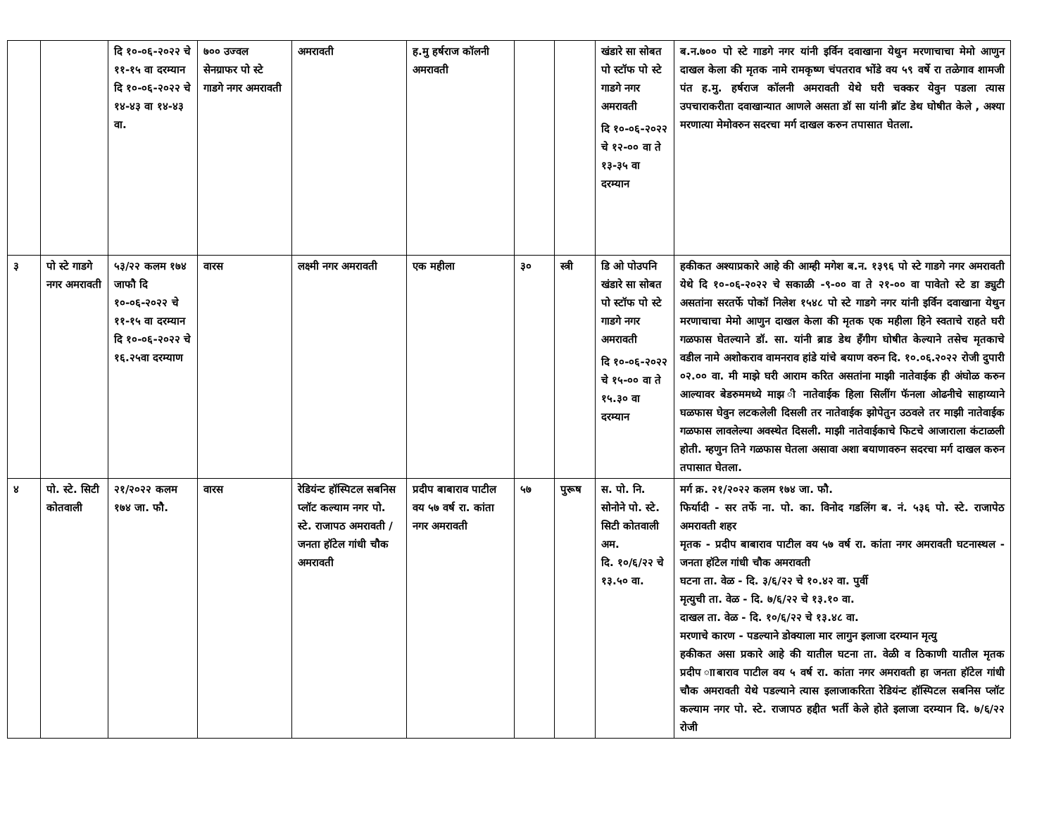| | | दि १०-०६-२०२२ चे ११-१५ वा दरम्यान दि १०-०६-२०२२ चे १४-४३ वा १४-४३ वा. | ७०० उज्वल सेनग्राफर पो स्टे गाडगे नगर अमरावती | अमरावती | ह.मु हर्षराज कॉलनी अमरावती | | | खंडारे सा सोबत पो स्टॉफ पो स्टे गाडगे नगर अमरावती दि १०-०६-२०२२ चे १२-०० वा ते १३-३५ वा दरम्यान | ब.न.७०० पो स्टे गाडगे नगर यांनी इर्विन दवाखाना येथुन मरणाचाचा मेमो आणुन दाखल केला की मृतक नामे रामकृष्ण चंपतराव भोंडे वय ५९ वर्षे रा तळेगाव शामजी पंत ह.मु. हर्षराज कॉलनी अमरावती येथे घरी चक्कर येवुन पडला त्यास उपचाराकरीता दवाखान्यात आणले असता डॉ सा यांनी ब्रॉट डेथ घोषीत केले , अश्या मरणात्या मेमोवरुन सदरचा मर्ग दाखल करुन तपासात घेतला. |
| ३ | पो स्टे गाडगे नगर अमरावती | ५३/२२ कलम १७४ जाफौ दि १०-०६-२०२२ चे ११-१५ वा दरम्यान दि १०-०६-२०२२ चे १६.२५वा दरम्याण | वारस | लक्ष्मी नगर अमरावती | एक महीला | ३० | स्त्री | डि ओ पोउपनि खंडारे सा सोबत पो स्टॉफ पो स्टे गाडगे नगर अमरावती दि १०-०६-२०२२ चे १५-०० वा ते १५.३० वा दरम्यान | हकीकत अश्याप्रकारे आहे की आम्ही मगेश ब.न. १३९६ पो स्टे गाडगे नगर अमरावती येथे दि १०-०६-२०२२ चे सकाळी -९-०० वा ते २१-०० वा पावेतो स्टे डा ड्युटी असतांना सरतर्फे पोकॉ निलेश १५४८ पो स्टे गाडगे नगर यांनी इर्विन दवाखाना येथुन मरणाचाचा मेमो आणुन दाखल केला की मृतक एक महीला हिने स्वताचे राहते घरी गळफास घेतल्याने डॉ. सा. यांनी ब्राड डेथ हॅंगीग घोषीत केल्याने तसेच मृतकाचे वडील नामे अशोकराव वामनराव हांडे यांचे बयाण वरुन दि. १०.०६.२०२२ रोजी दुपारी ०२.०० वा. मी माझे घरी आराम करित असतांना माझी नातेवाईक ही अंघोळ करुन आल्यावर बेडरुममध्ये माझ ी नातेवाईक हिला सिलींग फॅनला ओढनीचे साहाय्याने घळफास घेवुन लटकलेली दिसली तर नातेवाईक झोपेतुन उठवले तर माझी नातेवाईक गळफास लावलेल्या अवस्थेत दिसली. माझी नातेवाईकाचे फिटचे आजाराला कंटाळली होती. म्हणुन तिने गळफास घेतला असावा अशा बयाणावरुन सदरचा मर्ग दाखल करुन तपासात घेतला. |
| ४ | पो. स्टे. सिटी कोतवाली | २१/२०२२ कलम १७४ जा. फौ. | वारस | रेडियंन्ट हॉस्पिटल सबनिस प्लॉट कल्याम नगर पो. स्टे. राजापठ अमरावती / जनता हॉटेल गांधी चौक अमरावती | प्रदीप बाबाराव पाटील वय ५७ वर्ष रा. कांता नगर अमरावती | ५७ | पुरूष | स. पो. नि. सोनोने पो. स्टे. सिटी कोतवाली अम. दि. १०/६/२२ चे १३.५० वा. | मर्ग क्र. २१/२०२२ कलम १७४ जा. फौ. फिर्यादी - सर तर्फे ना. पो. का. विनोद गडलिंग ब. नं. ५३६ पो. स्टे. राजापेठ अमरावती शहर मृतक - प्रदीप बाबाराव पाटील वय ५७ वर्ष रा. कांता नगर अमरावती घटनास्थल - जनता हॉटेल गांधी चौक अमरावती घटना ता. वेळ - दि. ३/६/२२ चे १०.४२ वा. पुर्वी मृत्युची ता. वेळ - दि. ७/६/२२ चे १३.१० वा. दाखल ता. वेळ - दि. १०/६/२२ चे १३.४८ वा. मरणाचे कारण - पडल्याने डोक्याला मार लागुन इलाजा दरम्यान मृत्यु हकीकत असा प्रकारे आहे की यातील घटना ता. वेळी व ठिकाणी यातील मृतक प्रदीप ााबाराव पाटील वय ५ वर्ष रा. कांता नगर अमरावती हा जनता हॉटेल गांधी चौक अमरावती येथे पडल्याने त्यास इलाजाकरिता रेडियंन्ट हॉस्पिटल सबनिस प्लॉट कल्याम नगर पो. स्टे. राजापठ हद्दीत भर्ती केले होते इलाजा दरम्यान दि. ७/६/२२ रोजी |